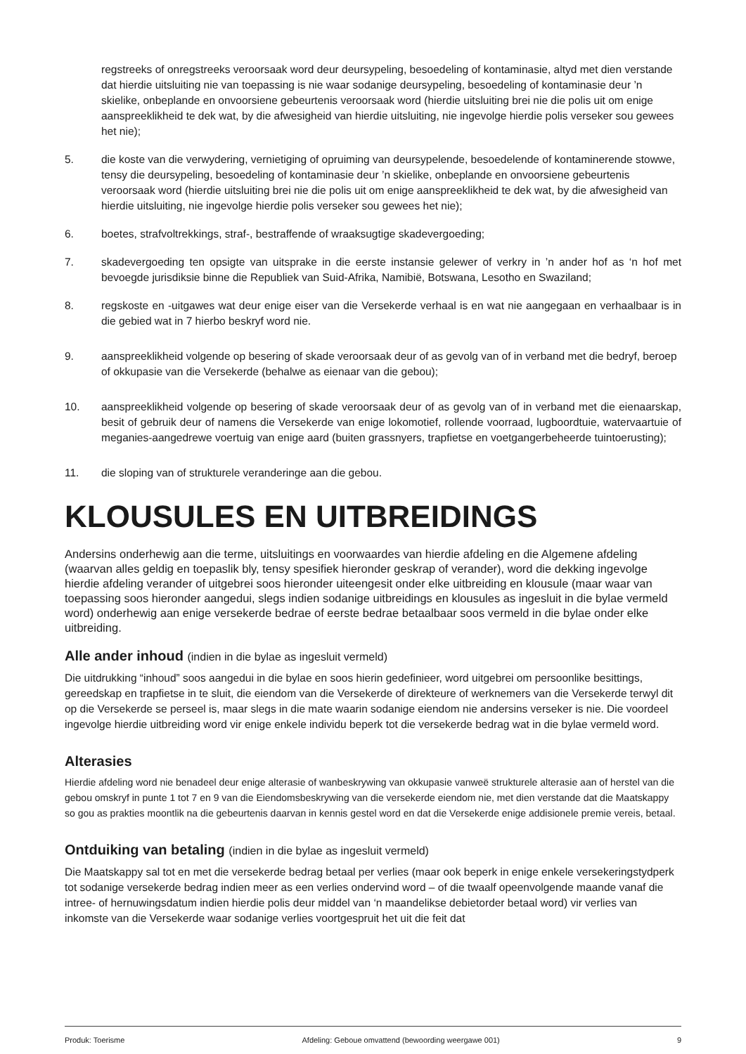regstreeks of onregstreeks veroorsaak word deur deursypeling, besoedeling of kontaminasie, altyd met dien verstande dat hierdie uitsluiting nie van toepassing is nie waar sodanige deursypeling, besoedeling of kontaminasie deur ’n skielike, onbeplande en onvoorsiene gebeurtenis veroorsaak word (hierdie uitsluiting brei nie die polis uit om enige aanspreeklikheid te dek wat, by die afwesigheid van hierdie uitsluiting, nie ingevolge hierdie polis verseker sou gewees het nie);
5. die koste van die verwydering, vernietiging of opruiming van deursypelende, besoedelende of kontaminerende stowwe, tensy die deursypeling, besoedeling of kontaminasie deur ’n skielike, onbeplande en onvoorsiene gebeurtenis veroorsaak word (hierdie uitsluiting brei nie die polis uit om enige aanspreeklikheid te dek wat, by die afwesigheid van hierdie uitsluiting, nie ingevolge hierdie polis verseker sou gewees het nie);
6. boetes, strafvoltrekkings, straf-, bestraffende of wraaksugtige skadevergoeding;
7. skadevergoeding ten opsigte van uitsprake in die eerste instansie gelewer of verkry in ’n ander hof as ‘n hof met bevoegde jurisdiksie binne die Republiek van Suid-Afrika, Namibië, Botswana, Lesotho en Swaziland;
8. regskoste en -uitgawes wat deur enige eiser van die Versekerde verhaal is en wat nie aangegaan en verhaalbaar is in die gebied wat in 7 hierbo beskryf word nie.
9. aanspreeklikheid volgende op besering of skade veroorsaak deur of as gevolg van of in verband met die bedryf, beroep of okkupasie van die Versekerde (behalwe as eienaar van die gebou);
10. aanspreeklikheid volgende op besering of skade veroorsaak deur of as gevolg van of in verband met die eienaarskap, besit of gebruik deur of namens die Versekerde van enige lokomotief, rollende voorraad, lugboordtuie, watervaartuie of meganies-aangedrewe voertuig van enige aard (buiten grassnyers, trapfietse en voetgangerbeheerde tuintoerusting);
11. die sloping van of strukturele veranderinge aan die gebou.
KLOUSULES EN UITBREIDINGS
Andersins onderhewig aan die terme, uitsluitings en voorwaardes van hierdie afdeling en die Algemene afdeling (waarvan alles geldig en toepaslik bly, tensy spesifiek hieronder geskrap of verander), word die dekking ingevolge hierdie afdeling verander of uitgebrei soos hieronder uiteengesit onder elke uitbreiding en klousule (maar waar van toepassing soos hieronder aangedui, slegs indien sodanige uitbreidings en klousules as ingesluit in die bylae vermeld word) onderhewig aan enige versekerde bedrae of eerste bedrae betaalbaar soos vermeld in die bylae onder elke uitbreiding.
Alle ander inhoud (indien in die bylae as ingesluit vermeld)
Die uitdrukking “inhoud” soos aangedui in die bylae en soos hierin gedefinieer, word uitgebrei om persoonlike besittings, gereedskap en trapfietse in te sluit, die eiendom van die Versekerde of direkteure of werknemers van die Versekerde terwyl dit op die Versekerde se perseel is, maar slegs in die mate waarin sodanige eiendom nie andersins verseker is nie. Die voordeel ingevolge hierdie uitbreiding word vir enige enkele individu beperk tot die versekerde bedrag wat in die bylae vermeld word.
Alterasies
Hierdie afdeling word nie benadeel deur enige alterasie of wanbeskrywing van okkupasie vanweë strukturele alterasie aan of herstel van die gebou omskryf in punte 1 tot 7 en 9 van die Eiendomsbeskrywing van die versekerde eiendom nie, met dien verstande dat die Maatskappy so gou as prakties moontlik na die gebeurtenis daarvan in kennis gestel word en dat die Versekerde enige addisionele premie vereis, betaal.
Ontduiking van betaling (indien in die bylae as ingesluit vermeld)
Die Maatskappy sal tot en met die versekerde bedrag betaal per verlies (maar ook beperk in enige enkele versekeringstydperk tot sodanige versekerde bedrag indien meer as een verlies ondervind word – of die twaalf opeenvolgende maande vanaf die intree- of hernuwingsdatum indien hierdie polis deur middel van ‘n maandelikse debietorder betaal word) vir verlies van inkomste van die Versekerde waar sodanige verlies voortgespruit het uit die feit dat
Produk: Toerisme Afdeling: Geboue omvattend (bewoording weergawe 001) 9